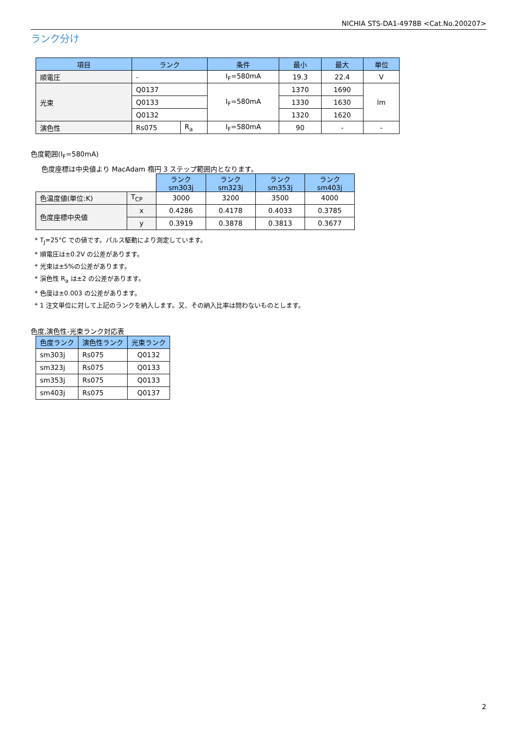NICHIA STS-DA1-4978B <Cat.No.200207>
ランク分け
| 項目 | ランク | | 条件 | 最小 | 最大 | 単位 |
| --- | --- | --- | --- | --- | --- | --- |
| 順電圧 | - | | I<sub>F</sub>=580mA | 19.3 | 22.4 | V |
| 光束 | Q0137 | | I<sub>F</sub>=580mA | 1370 | 1690 | lm |
| | Q0133 | | | 1330 | 1630 | |
| | Q0132 | | | 1320 | 1620 | |
| 演色性 | Rs075 | R<sub>a</sub> | I<sub>F</sub>=580mA | 90 | - | - |
色度範囲(I<sub>F</sub>=580mA)
色度座標は中央値より MacAdam 楕円 3 ステップ範囲内となります。
| | | ランク sm303j | ランク sm323j | ランク sm353j | ランク sm403j |
| 色温度値(単位:K) | T<sub>CP</sub> | 3000 | 3200 | 3500 | 4000 |
| 色度座標中央値 | x | 0.4286 | 0.4178 | 0.4033 | 0.3785 |
| | y | 0.3919 | 0.3878 | 0.3813 | 0.3677 |
* T<sub>J</sub>=25°C での値です。パルス駆動により測定しています。
* 順電圧は±0.2V の公差があります。
* 光束は±5%の公差があります。
* 演色性 R<sub>a</sub> は±2 の公差があります。
* 色度は±0.003 の公差があります。
* 1 注文単位に対して上記のランクを納入します。又、その納入比率は問わないものとします。
色度,演色性-光束ランク対応表
| 色度ランク | 演色性ランク | 光束ランク |
| --- | --- | --- |
| sm303j | Rs075 | Q0132 |
| sm323j | Rs075 | Q0133 |
| sm353j | Rs075 | Q0133 |
| sm403j | Rs075 | Q0137 |
2